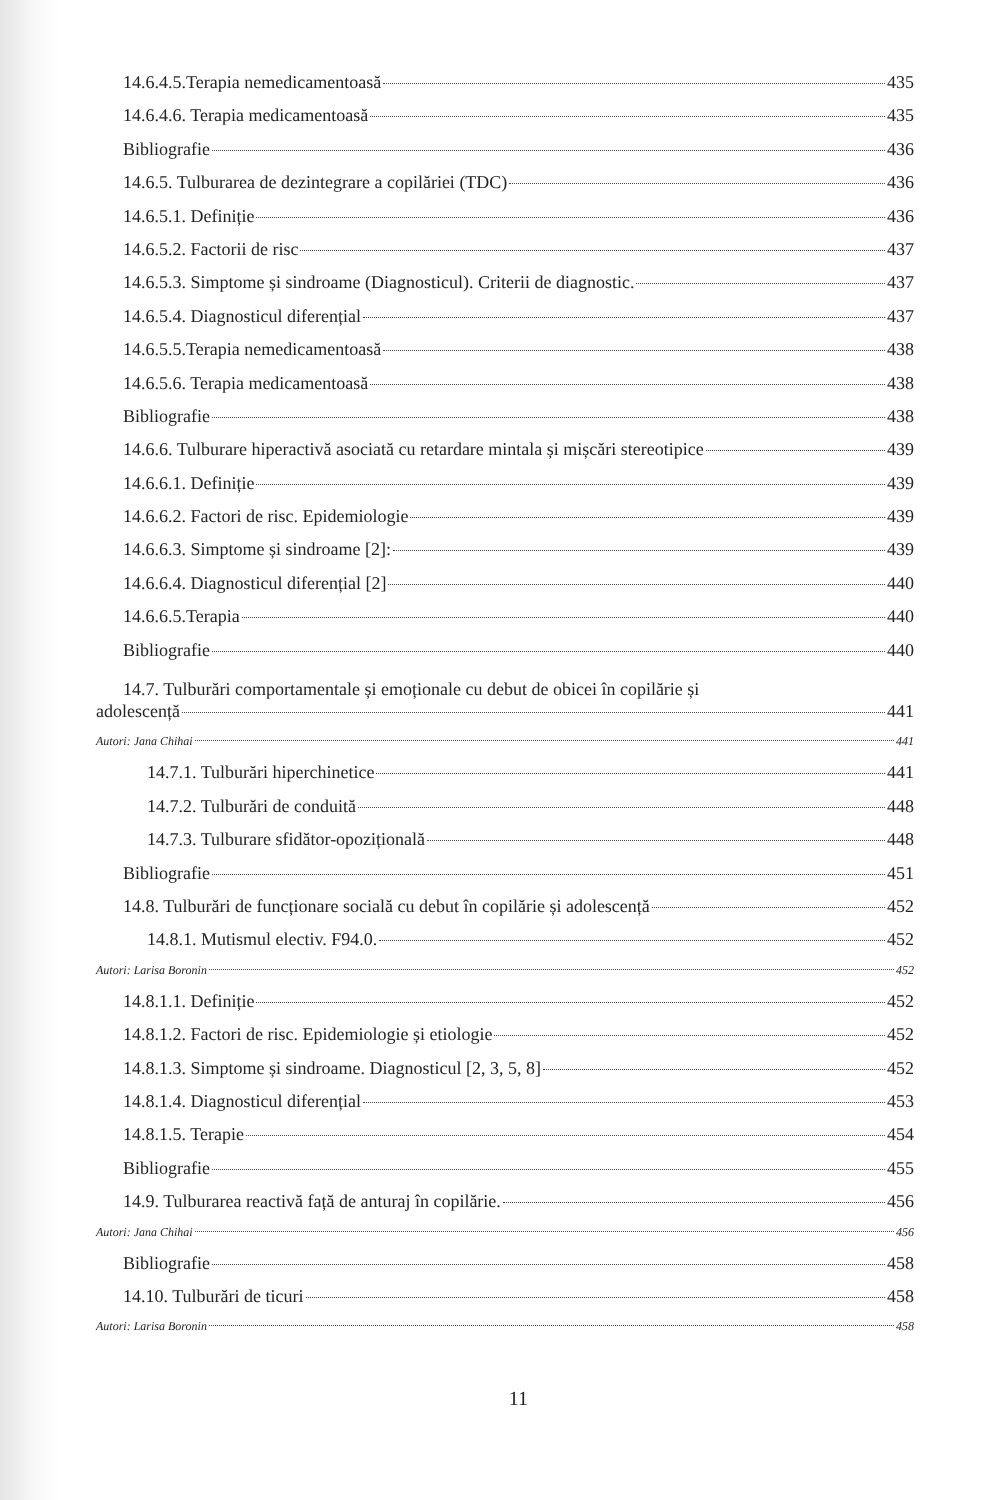14.6.4.5.Terapia nemedicamentoasă 435
14.6.4.6. Terapia medicamentoasă 435
Bibliografie 436
14.6.5. Tulburarea de dezintegrare a copilăriei (TDC) 436
14.6.5.1. Definiție 436
14.6.5.2. Factorii de risc 437
14.6.5.3. Simptome și sindroame (Diagnosticul). Criterii de diagnostic. 437
14.6.5.4. Diagnosticul diferențial 437
14.6.5.5.Terapia nemedicamentoasă 438
14.6.5.6. Terapia medicamentoasă 438
Bibliografie 438
14.6.6. Tulburare hiperactivă asociată cu retardare mintala și mișcări stereotipice 439
14.6.6.1. Definiție 439
14.6.6.2. Factori de risc. Epidemiologie 439
14.6.6.3. Simptome și sindroame [2]: 439
14.6.6.4. Diagnosticul diferențial [2] 440
14.6.6.5.Terapia 440
Bibliografie 440
14.7. Tulburări comportamentale și emoționale cu debut de obicei în copilărie și
adolescență 441
Autori: Jana Chihai 441
14.7.1. Tulburări hiperchinetice 441
14.7.2. Tulburări de conduită 448
14.7.3. Tulburare sfidător-opozițională 448
Bibliografie 451
14.8. Tulburări de funcționare socială cu debut în copilărie și adolescență 452
14.8.1. Mutismul electiv. F94.0. 452
Autori: Larisa Boronin 452
14.8.1.1. Definiție 452
14.8.1.2. Factori de risc. Epidemiologie și etiologie 452
14.8.1.3. Simptome și sindroame. Diagnosticul [2, 3, 5, 8] 452
14.8.1.4. Diagnosticul diferențial 453
14.8.1.5. Terapie 454
Bibliografie 455
14.9. Tulburarea reactivă față de anturaj în copilărie. 456
Autori: Jana Chihai 456
Bibliografie 458
14.10. Tulburări de ticuri 458
Autori: Larisa Boronin 458
11